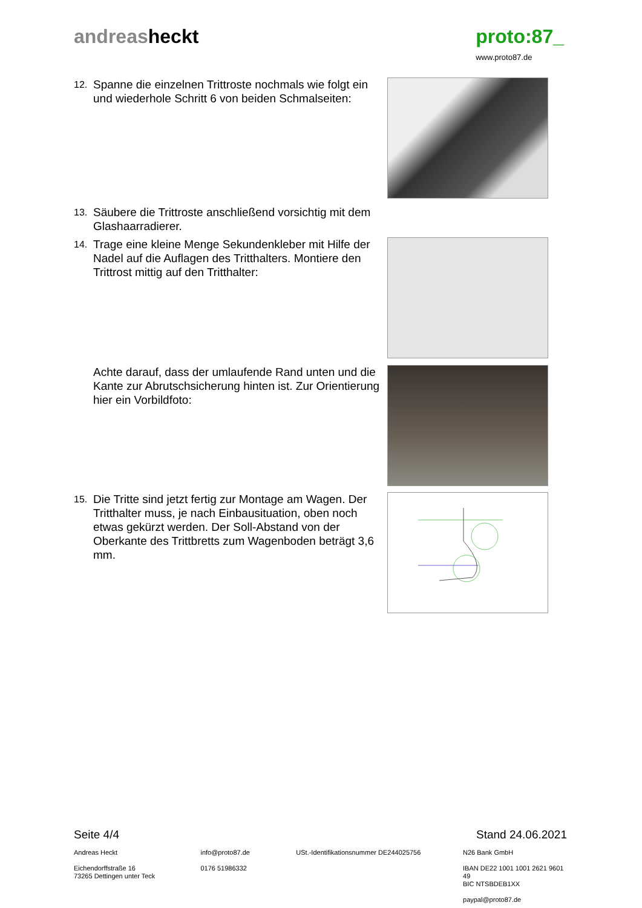andreasheckt proto:87_
www.proto87.de
12. Spanne die einzelnen Trittroste nochmals wie folgt ein und wiederhole Schritt 6 von beiden Schmalseiten:
13. Säubere die Trittroste anschließend vorsichtig mit dem Glashaarradierer.
14. Trage eine kleine Menge Sekundenkleber mit Hilfe der Nadel auf die Auflagen des Tritthalters. Montiere den Trittrost mittig auf den Tritthalter:
Achte darauf, dass der umlaufende Rand unten und die Kante zur Abrutschsicherung hinten ist. Zur Orientierung hier ein Vorbildfoto:
15. Die Tritte sind jetzt fertig zur Montage am Wagen. Der Tritthalter muss, je nach Einbausituation, oben noch etwas gekürzt werden. Der Soll-Abstand von der Oberkante des Trittbretts zum Wagenboden beträgt 3,6 mm.
Seite 4/4 Stand 24.06.2021
Andreas Heckt
Eichendorffstraße 16
73265 Dettingen unter Teck
info@proto87.de
0176 51986332
USt.-Identifikationsnummer DE244025756 N26 Bank GmbH
IBAN DE22 1001 1001 2621 9601 49
BIC NTSBDEB1XX
paypal@proto87.de